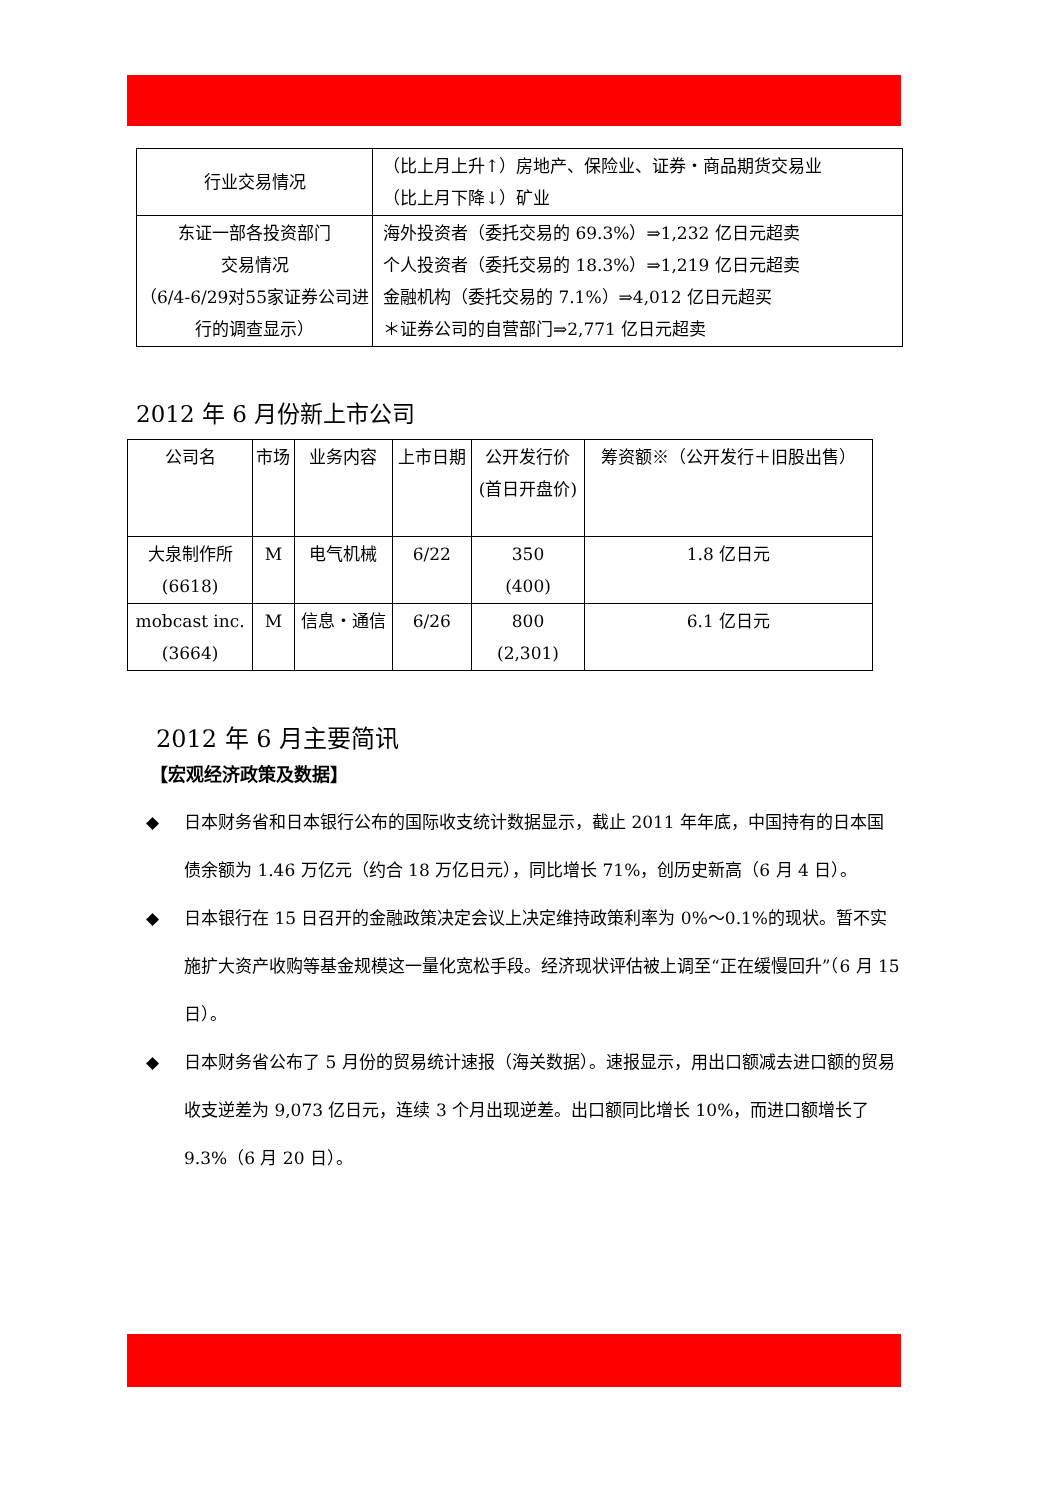| 行业交易情况 | （比上月上升↑）房地产、保险业、证券・商品期货交易业 （比上月下降↓）矿业 |
| 东证一部各投资部门 交易情况 （6/4-6/29对55家证券公司进行的调查显示） | 海外投资者（委托交易的 69.3%）⇒1,232 亿日元超卖 个人投资者（委托交易的 18.3%）⇒1,219 亿日元超卖 金融机构（委托交易的 7.1%）⇒4,012 亿日元超买 ＊证券公司的自营部门⇒2,771 亿日元超卖 |
2012 年 6 月份新上市公司
| 公司名 | 市场 | 业务内容 | 上市日期 | 公开发行价 (首日开盘价) | 筹资额※（公开发行＋旧股出售） |
| 大泉制作所 (6618) | M | 电气机械 | 6/22 | 350 (400) | 1.8 亿日元 |
| mobcast inc. (3664) | M | 信息・通信 | 6/26 | 800 (2,301) | 6.1 亿日元 |
2012 年 6 月主要简讯
【宏观经济政策及数据】
◆ 日本财务省和日本银行公布的国际收支统计数据显示，截止 2011 年年底，中国持有的日本国债余额为 1.46 万亿元（约合 18 万亿日元），同比增长 71%，创历史新高（6 月 4 日）。
◆ 日本银行在 15 日召开的金融政策决定会议上决定维持政策利率为 0%～0.1%的现状。暂不实施扩大资产收购等基金规模这一量化宽松手段。经济现状评估被上调至“正在缓慢回升”（6 月 15 日）。
◆ 日本财务省公布了 5 月份的贸易统计速报（海关数据）。速报显示，用出口额减去进口额的贸易收支逆差为 9,073 亿日元，连续 3 个月出现逆差。出口额同比增长 10%，而进口额增长了 9.3%（6 月 20 日）。